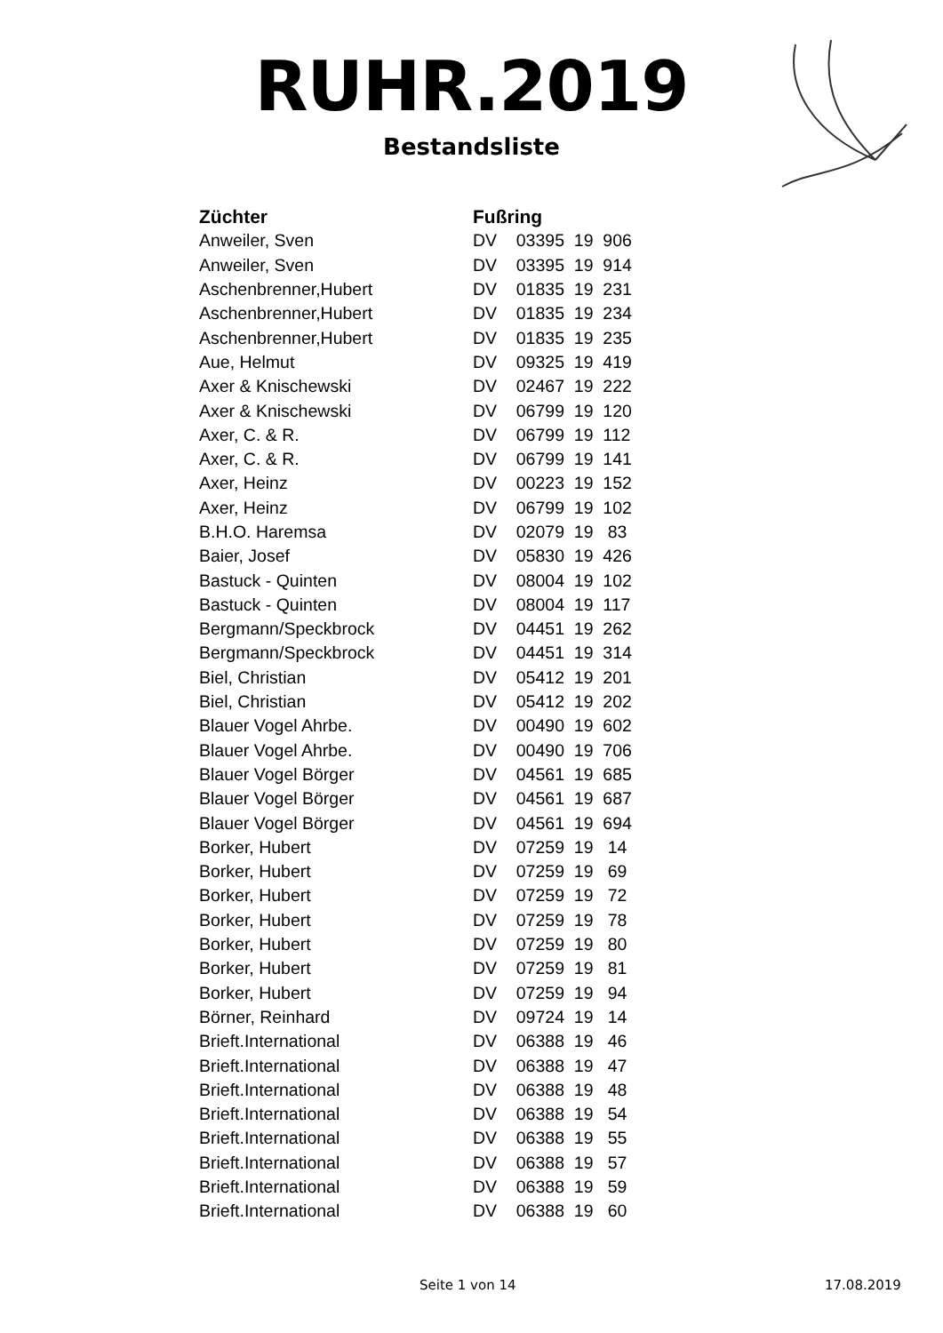RUHR.2019
Bestandsliste
| Züchter | Fußring |
| --- | --- |
| Anweiler, Sven | DV 03395 19 906 |
| Anweiler, Sven | DV 03395 19 914 |
| Aschenbrenner,Hubert | DV 01835 19 231 |
| Aschenbrenner,Hubert | DV 01835 19 234 |
| Aschenbrenner,Hubert | DV 01835 19 235 |
| Aue, Helmut | DV 09325 19 419 |
| Axer & Knischewski | DV 02467 19 222 |
| Axer & Knischewski | DV 06799 19 120 |
| Axer, C. & R. | DV 06799 19 112 |
| Axer, C. & R. | DV 06799 19 141 |
| Axer, Heinz | DV 00223 19 152 |
| Axer, Heinz | DV 06799 19 102 |
| B.H.O. Haremsa | DV 02079 19 83 |
| Baier, Josef | DV 05830 19 426 |
| Bastuck - Quinten | DV 08004 19 102 |
| Bastuck - Quinten | DV 08004 19 117 |
| Bergmann/Speckbrock | DV 04451 19 262 |
| Bergmann/Speckbrock | DV 04451 19 314 |
| Biel, Christian | DV 05412 19 201 |
| Biel, Christian | DV 05412 19 202 |
| Blauer Vogel Ahrbe. | DV 00490 19 602 |
| Blauer Vogel Ahrbe. | DV 00490 19 706 |
| Blauer Vogel Börger | DV 04561 19 685 |
| Blauer Vogel Börger | DV 04561 19 687 |
| Blauer Vogel Börger | DV 04561 19 694 |
| Borker, Hubert | DV 07259 19 14 |
| Borker, Hubert | DV 07259 19 69 |
| Borker, Hubert | DV 07259 19 72 |
| Borker, Hubert | DV 07259 19 78 |
| Borker, Hubert | DV 07259 19 80 |
| Borker, Hubert | DV 07259 19 81 |
| Borker, Hubert | DV 07259 19 94 |
| Börner, Reinhard | DV 09724 19 14 |
| Brieft.International | DV 06388 19 46 |
| Brieft.International | DV 06388 19 47 |
| Brieft.International | DV 06388 19 48 |
| Brieft.International | DV 06388 19 54 |
| Brieft.International | DV 06388 19 55 |
| Brieft.International | DV 06388 19 57 |
| Brieft.International | DV 06388 19 59 |
| Brieft.International | DV 06388 19 60 |
Seite 1 von 14 17.08.2019